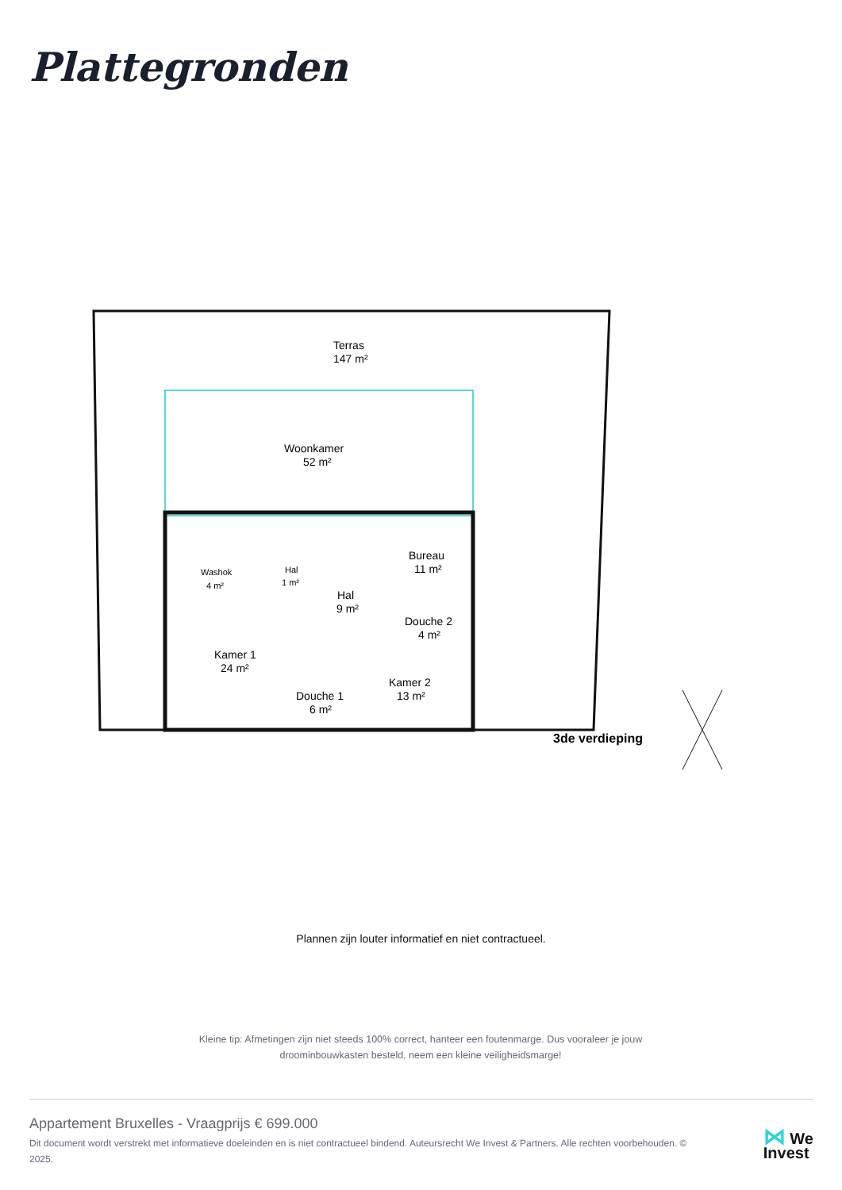Plattegronden
Terras
147 m²
Woonkamer
52 m²
Bureau
11 m²
Washok
4 m²
Hal
1 m²
Hal
9 m²
Douche 2
4 m²
Kamer 1
24 m²
Kamer 2
13 m²
Douche 1
6 m²
3de verdieping
Plannen zijn louter informatief en niet contractueel.
Kleine tip: Afmetingen zijn niet steeds 100% correct, hanteer een foutenmarge. Dus vooraleer je jouw droominbouwkasten besteld, neem een kleine veiligheidsmarge!
Appartement Bruxelles - Vraagprijs € 699.000
Dit document wordt verstrekt met informatieve doeleinden en is niet contractueel bindend. Auteursrecht We Invest & Partners. Alle rechten voorbehouden. © 2025.
⋈ We
Invest